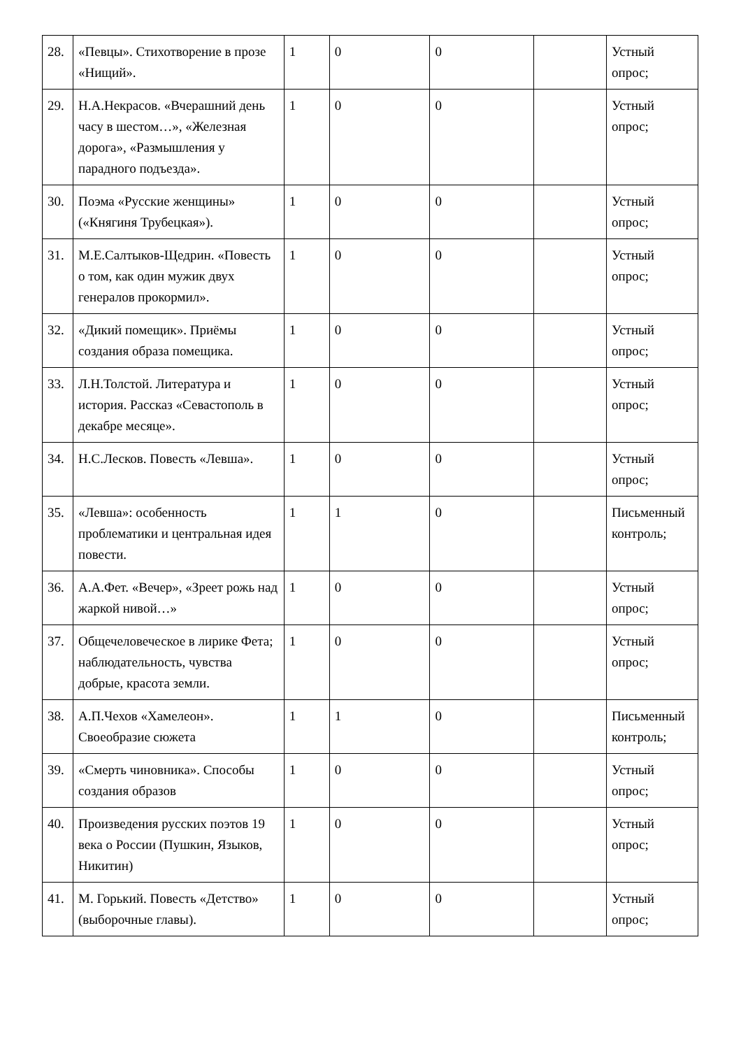| 28. | «Певцы». Стихотворение в прозе «Нищий». | 1 | 0 | 0 | | Устный опрос; |
| 29. | Н.А.Некрасов. «Вчерашний день часу в шестом…», «Железная дорога», «Размышления у парадного подъезда». | 1 | 0 | 0 | | Устный опрос; |
| 30. | Поэма «Русские женщины» («Княгиня Трубецкая»). | 1 | 0 | 0 | | Устный опрос; |
| 31. | М.Е.Салтыков-Щедрин. «Повесть о том, как один мужик двух генералов прокормил». | 1 | 0 | 0 | | Устный опрос; |
| 32. | «Дикий помещик». Приёмы создания образа помещика. | 1 | 0 | 0 | | Устный опрос; |
| 33. | Л.Н.Толстой. Литература и история. Рассказ «Севастополь в декабре месяце». | 1 | 0 | 0 | | Устный опрос; |
| 34. | Н.С.Лесков. Повесть «Левша». | 1 | 0 | 0 | | Устный опрос; |
| 35. | «Левша»: особенность проблематики и центральная идея повести. | 1 | 1 | 0 | | Письменный контроль; |
| 36. | А.А.Фет. «Вечер», «Зреет рожь над жаркой нивой…» | 1 | 0 | 0 | | Устный опрос; |
| 37. | Общечеловеческое в лирике Фета; наблюдательность, чувства добрые, красота земли. | 1 | 0 | 0 | | Устный опрос; |
| 38. | А.П.Чехов «Хамелеон». Своеобразие сюжета | 1 | 1 | 0 | | Письменный контроль; |
| 39. | «Смерть чиновника». Способы создания образов | 1 | 0 | 0 | | Устный опрос; |
| 40. | Произведения русских поэтов 19 века о России (Пушкин, Языков, Никитин) | 1 | 0 | 0 | | Устный опрос; |
| 41. | М. Горький. Повесть «Детство» (выборочные главы). | 1 | 0 | 0 | | Устный опрос; |